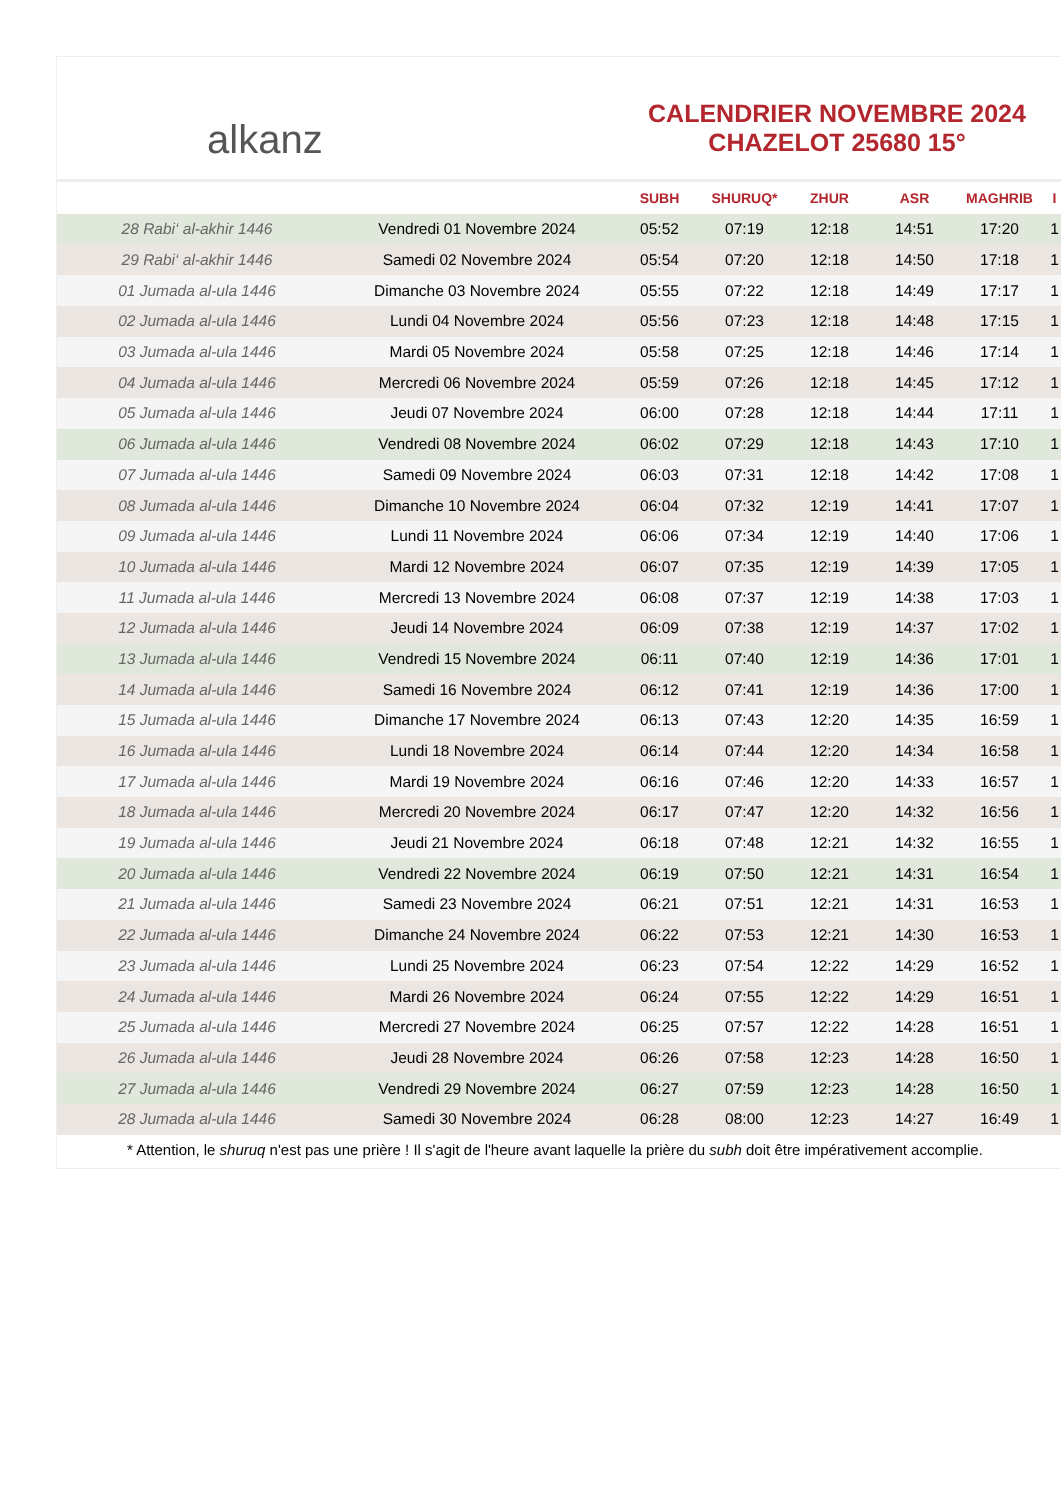alkanz
CALENDRIER NOVEMBRE 2024
CHAZELOT 25680 15°
| | | SUBH | SHURUQ* | ZHUR | ASR | MAGHRIB | I |
| --- | --- | --- | --- | --- | --- | --- | --- |
| 28 Rabi‘ al-akhir 1446 | Vendredi 01 Novembre 2024 | 05:52 | 07:19 | 12:18 | 14:51 | 17:20 | 1 |
| 29 Rabi‘ al-akhir 1446 | Samedi 02 Novembre 2024 | 05:54 | 07:20 | 12:18 | 14:50 | 17:18 | 1 |
| 01 Jumada al-ula 1446 | Dimanche 03 Novembre 2024 | 05:55 | 07:22 | 12:18 | 14:49 | 17:17 | 1 |
| 02 Jumada al-ula 1446 | Lundi 04 Novembre 2024 | 05:56 | 07:23 | 12:18 | 14:48 | 17:15 | 1 |
| 03 Jumada al-ula 1446 | Mardi 05 Novembre 2024 | 05:58 | 07:25 | 12:18 | 14:46 | 17:14 | 1 |
| 04 Jumada al-ula 1446 | Mercredi 06 Novembre 2024 | 05:59 | 07:26 | 12:18 | 14:45 | 17:12 | 1 |
| 05 Jumada al-ula 1446 | Jeudi 07 Novembre 2024 | 06:00 | 07:28 | 12:18 | 14:44 | 17:11 | 1 |
| 06 Jumada al-ula 1446 | Vendredi 08 Novembre 2024 | 06:02 | 07:29 | 12:18 | 14:43 | 17:10 | 1 |
| 07 Jumada al-ula 1446 | Samedi 09 Novembre 2024 | 06:03 | 07:31 | 12:18 | 14:42 | 17:08 | 1 |
| 08 Jumada al-ula 1446 | Dimanche 10 Novembre 2024 | 06:04 | 07:32 | 12:19 | 14:41 | 17:07 | 1 |
| 09 Jumada al-ula 1446 | Lundi 11 Novembre 2024 | 06:06 | 07:34 | 12:19 | 14:40 | 17:06 | 1 |
| 10 Jumada al-ula 1446 | Mardi 12 Novembre 2024 | 06:07 | 07:35 | 12:19 | 14:39 | 17:05 | 1 |
| 11 Jumada al-ula 1446 | Mercredi 13 Novembre 2024 | 06:08 | 07:37 | 12:19 | 14:38 | 17:03 | 1 |
| 12 Jumada al-ula 1446 | Jeudi 14 Novembre 2024 | 06:09 | 07:38 | 12:19 | 14:37 | 17:02 | 1 |
| 13 Jumada al-ula 1446 | Vendredi 15 Novembre 2024 | 06:11 | 07:40 | 12:19 | 14:36 | 17:01 | 1 |
| 14 Jumada al-ula 1446 | Samedi 16 Novembre 2024 | 06:12 | 07:41 | 12:19 | 14:36 | 17:00 | 1 |
| 15 Jumada al-ula 1446 | Dimanche 17 Novembre 2024 | 06:13 | 07:43 | 12:20 | 14:35 | 16:59 | 1 |
| 16 Jumada al-ula 1446 | Lundi 18 Novembre 2024 | 06:14 | 07:44 | 12:20 | 14:34 | 16:58 | 1 |
| 17 Jumada al-ula 1446 | Mardi 19 Novembre 2024 | 06:16 | 07:46 | 12:20 | 14:33 | 16:57 | 1 |
| 18 Jumada al-ula 1446 | Mercredi 20 Novembre 2024 | 06:17 | 07:47 | 12:20 | 14:32 | 16:56 | 1 |
| 19 Jumada al-ula 1446 | Jeudi 21 Novembre 2024 | 06:18 | 07:48 | 12:21 | 14:32 | 16:55 | 1 |
| 20 Jumada al-ula 1446 | Vendredi 22 Novembre 2024 | 06:19 | 07:50 | 12:21 | 14:31 | 16:54 | 1 |
| 21 Jumada al-ula 1446 | Samedi 23 Novembre 2024 | 06:21 | 07:51 | 12:21 | 14:31 | 16:53 | 1 |
| 22 Jumada al-ula 1446 | Dimanche 24 Novembre 2024 | 06:22 | 07:53 | 12:21 | 14:30 | 16:53 | 1 |
| 23 Jumada al-ula 1446 | Lundi 25 Novembre 2024 | 06:23 | 07:54 | 12:22 | 14:29 | 16:52 | 1 |
| 24 Jumada al-ula 1446 | Mardi 26 Novembre 2024 | 06:24 | 07:55 | 12:22 | 14:29 | 16:51 | 1 |
| 25 Jumada al-ula 1446 | Mercredi 27 Novembre 2024 | 06:25 | 07:57 | 12:22 | 14:28 | 16:51 | 1 |
| 26 Jumada al-ula 1446 | Jeudi 28 Novembre 2024 | 06:26 | 07:58 | 12:23 | 14:28 | 16:50 | 1 |
| 27 Jumada al-ula 1446 | Vendredi 29 Novembre 2024 | 06:27 | 07:59 | 12:23 | 14:28 | 16:50 | 1 |
| 28 Jumada al-ula 1446 | Samedi 30 Novembre 2024 | 06:28 | 08:00 | 12:23 | 14:27 | 16:49 | 1 |
* Attention, le shuruq n'est pas une prière ! Il s'agit de l'heure avant laquelle la prière du subh doit être impérativement accomplie.